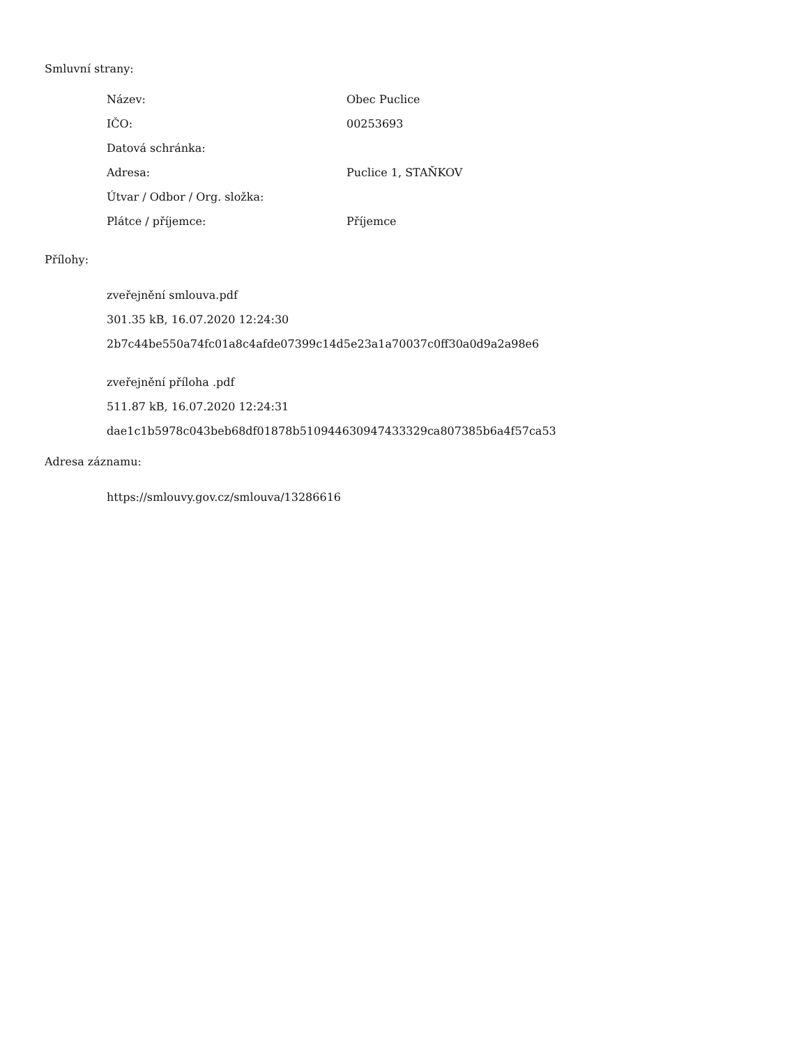Smluvní strany:
| Název: | Obec Puclice |
| IČO: | 00253693 |
| Datová schránka: | |
| Adresa: | Puclice 1, STAŇKOV |
| Útvar / Odbor / Org. složka: | |
| Plátce / příjemce: | Příjemce |
Přílohy:
zveřejnění smlouva.pdf
301.35 kB, 16.07.2020 12:24:30
2b7c44be550a74fc01a8c4afde07399c14d5e23a1a70037c0ff30a0d9a2a98e6
zveřejnění příloha .pdf
511.87 kB, 16.07.2020 12:24:31
dae1c1b5978c043beb68df01878b510944630947433329ca807385b6a4f57ca53
Adresa záznamu:
https://smlouvy.gov.cz/smlouva/13286616